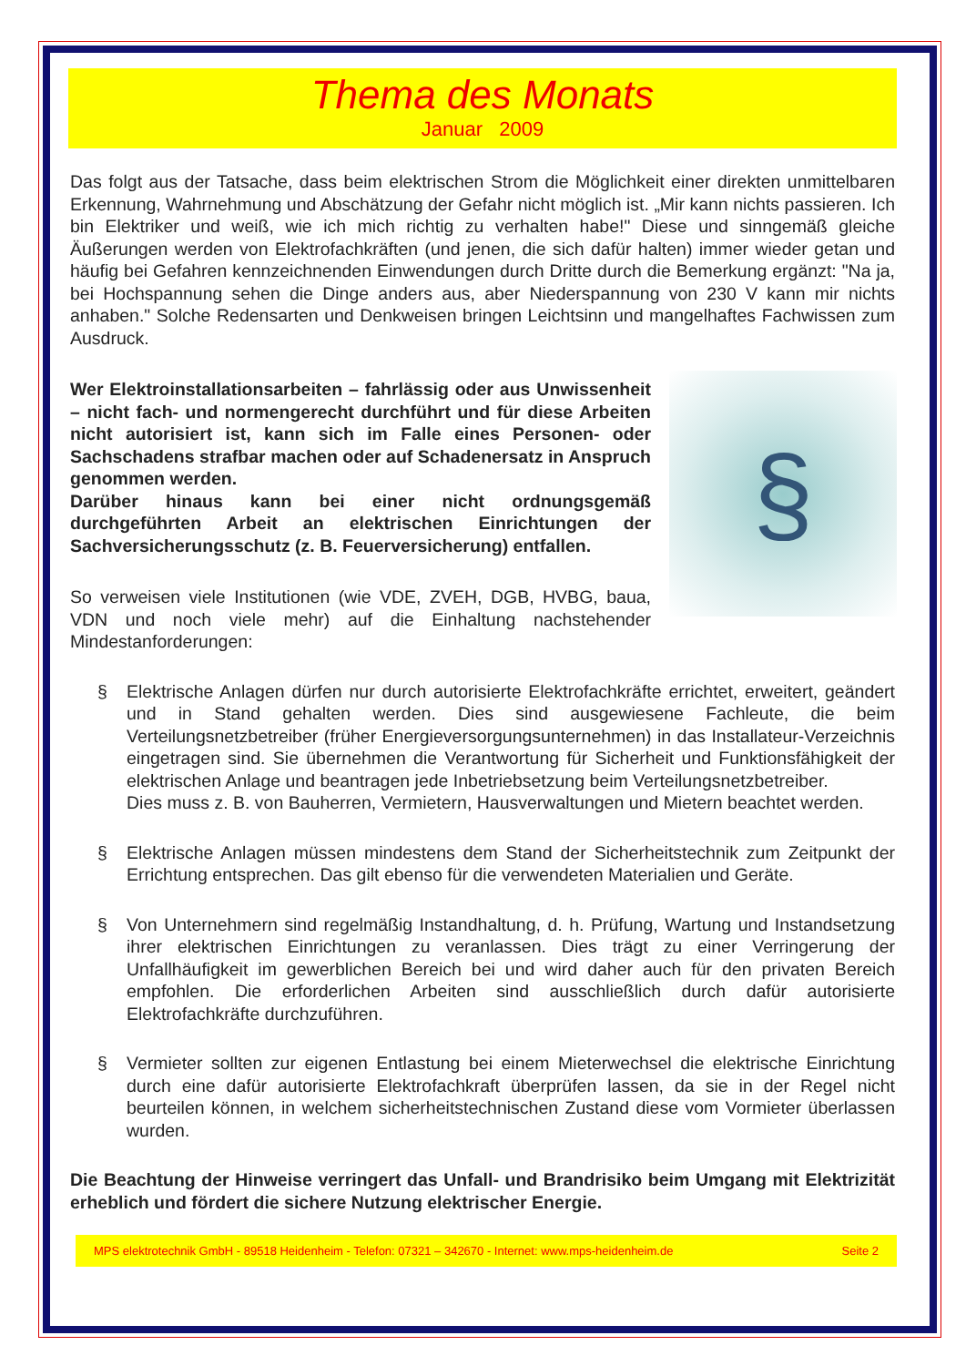Thema des Monats
Januar 2009
Das folgt aus der Tatsache, dass beim elektrischen Strom die Möglichkeit einer direkten unmittelbaren Erkennung, Wahrnehmung und Abschätzung der Gefahr nicht möglich ist. „Mir kann nichts passieren. Ich bin Elektriker und weiß, wie ich mich richtig zu verhalten habe!" Diese und sinngemäß gleiche Äußerungen werden von Elektrofachkräften (und jenen, die sich dafür halten) immer wieder getan und häufig bei Gefahren kennzeichnenden Einwendungen durch Dritte durch die Bemerkung ergänzt: "Na ja, bei Hochspannung sehen die Dinge anders aus, aber Niederspannung von 230 V kann mir nichts anhaben." Solche Redensarten und Denkweisen bringen Leichtsinn und mangelhaftes Fachwissen zum Ausdruck.
§
Wer Elektroinstallationsarbeiten – fahrlässig oder aus Unwissenheit – nicht fach- und normengerecht durchführt und für diese Arbeiten nicht autorisiert ist, kann sich im Falle eines Personen- oder Sachschadens strafbar machen oder auf Schadenersatz in Anspruch genommen werden.
Darüber hinaus kann bei einer nicht ordnungsgemäß durchgeführten Arbeit an elektrischen Einrichtungen der Sachversicherungsschutz (z. B. Feuerversicherung) entfallen.
So verweisen viele Institutionen (wie VDE, ZVEH, DGB, HVBG, baua, VDN und noch viele mehr) auf die Einhaltung nachstehender Mindestanforderungen:
§ Elektrische Anlagen dürfen nur durch autorisierte Elektrofachkräfte errichtet, erweitert, geändert und in Stand gehalten werden. Dies sind ausgewiesene Fachleute, die beim Verteilungsnetzbetreiber (früher Energieversorgungsunternehmen) in das Installateur-Verzeichnis eingetragen sind. Sie übernehmen die Verantwortung für Sicherheit und Funktionsfähigkeit der elektrischen Anlage und beantragen jede Inbetriebsetzung beim Verteilungsnetzbetreiber.
Dies muss z. B. von Bauherren, Vermietern, Hausverwaltungen und Mietern beachtet werden.
§ Elektrische Anlagen müssen mindestens dem Stand der Sicherheitstechnik zum Zeitpunkt der Errichtung entsprechen. Das gilt ebenso für die verwendeten Materialien und Geräte.
§ Von Unternehmern sind regelmäßig Instandhaltung, d. h. Prüfung, Wartung und Instandsetzung ihrer elektrischen Einrichtungen zu veranlassen. Dies trägt zu einer Verringerung der Unfallhäufigkeit im gewerblichen Bereich bei und wird daher auch für den privaten Bereich empfohlen. Die erforderlichen Arbeiten sind ausschließlich durch dafür autorisierte Elektrofachkräfte durchzuführen.
§ Vermieter sollten zur eigenen Entlastung bei einem Mieterwechsel die elektrische Einrichtung durch eine dafür autorisierte Elektrofachkraft überprüfen lassen, da sie in der Regel nicht beurteilen können, in welchem sicherheitstechnischen Zustand diese vom Vormieter überlassen wurden.
Die Beachtung der Hinweise verringert das Unfall- und Brandrisiko beim Umgang mit Elektrizität erheblich und fördert die sichere Nutzung elektrischer Energie.
MPS elektrotechnik GmbH - 89518 Heidenheim - Telefon: 07321 – 342670 - Internet: www.mps-heidenheim.de Seite 2